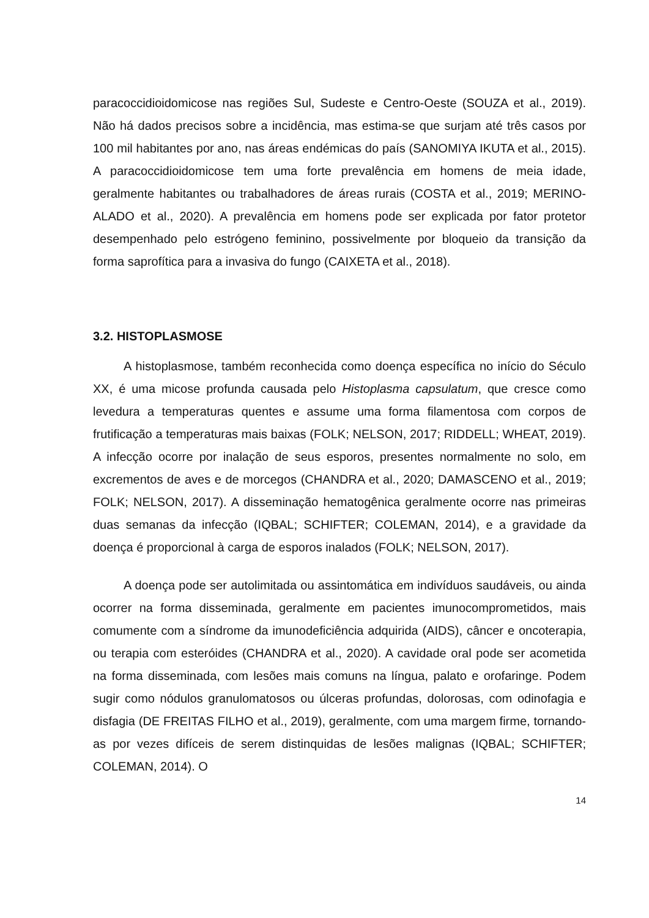paracoccidioidomicose nas regiões Sul, Sudeste e Centro-Oeste (SOUZA et al., 2019). Não há dados precisos sobre a incidência, mas estima-se que surjam até três casos por 100 mil habitantes por ano, nas áreas endémicas do país (SANOMIYA IKUTA et al., 2015). A paracoccidioidomicose tem uma forte prevalência em homens de meia idade, geralmente habitantes ou trabalhadores de áreas rurais (COSTA et al., 2019; MERINO-ALADO et al., 2020). A prevalência em homens pode ser explicada por fator protetor desempenhado pelo estrógeno feminino, possivelmente por bloqueio da transição da forma saprofítica para a invasiva do fungo (CAIXETA et al., 2018).
3.2. HISTOPLASMOSE
A histoplasmose, também reconhecida como doença específica no início do Século XX, é uma micose profunda causada pelo Histoplasma capsulatum, que cresce como levedura a temperaturas quentes e assume uma forma filamentosa com corpos de frutificação a temperaturas mais baixas (FOLK; NELSON, 2017; RIDDELL; WHEAT, 2019). A infecção ocorre por inalação de seus esporos, presentes normalmente no solo, em excrementos de aves e de morcegos (CHANDRA et al., 2020; DAMASCENO et al., 2019; FOLK; NELSON, 2017). A disseminação hematogênica geralmente ocorre nas primeiras duas semanas da infecção (IQBAL; SCHIFTER; COLEMAN, 2014), e a gravidade da doença é proporcional à carga de esporos inalados (FOLK; NELSON, 2017).
A doença pode ser autolimitada ou assintomática em indivíduos saudáveis, ou ainda ocorrer na forma disseminada, geralmente em pacientes imunocomprometidos, mais comumente com a síndrome da imunodeficiência adquirida (AIDS), câncer e oncoterapia, ou terapia com esteróides (CHANDRA et al., 2020). A cavidade oral pode ser acometida na forma disseminada, com lesões mais comuns na língua, palato e orofaringe. Podem sugir como nódulos granulomatosos ou úlceras profundas, dolorosas, com odinofagia e disfagia (DE FREITAS FILHO et al., 2019), geralmente, com uma margem firme, tornando-as por vezes difíceis de serem distinquidas de lesões malignas (IQBAL; SCHIFTER; COLEMAN, 2014). O
14